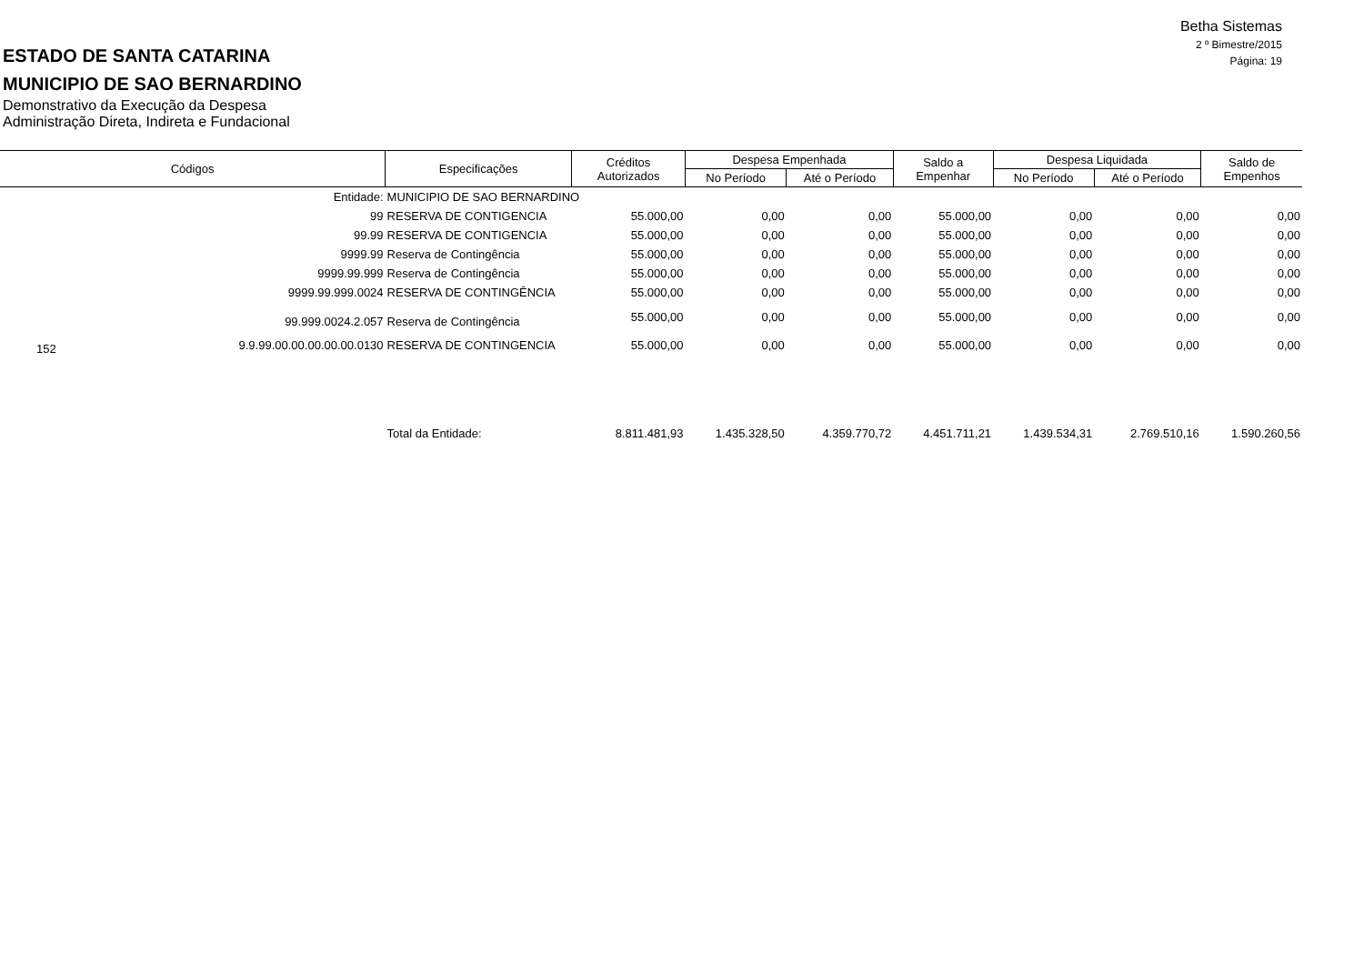Betha Sistemas
2 º Bimestre/2015
Página: 19
ESTADO DE SANTA CATARINA
MUNICIPIO DE SAO BERNARDINO
Demonstrativo da Execução da Despesa
Administração Direta, Indireta e Fundacional
| Códigos | | Especificações | Créditos Autorizados | Despesa Empenhada | | Saldo a Empenhar | Despesa Liquidada | | Saldo de Empenhos |
| --- | --- | --- | --- | --- | --- | --- | --- | --- | --- |
| | | | | No Período | Até o Período | | No Período | Até o Período | |
| Entidade: | | MUNICIPIO DE SAO BERNARDINO | | | | | | | |
| 99 | | RESERVA DE CONTIGENCIA | 55.000,00 | 0,00 | 0,00 | 55.000,00 | 0,00 | 0,00 | 0,00 |
| 99.99 | | RESERVA DE CONTIGENCIA | 55.000,00 | 0,00 | 0,00 | 55.000,00 | 0,00 | 0,00 | 0,00 |
| 9999.99 | | Reserva de Contingência | 55.000,00 | 0,00 | 0,00 | 55.000,00 | 0,00 | 0,00 | 0,00 |
| 9999.99.999 | | Reserva de Contingência | 55.000,00 | 0,00 | 0,00 | 55.000,00 | 0,00 | 0,00 | 0,00 |
| 9999.99.999.0024 | | RESERVA DE CONTINGÊNCIA | 55.000,00 | 0,00 | 0,00 | 55.000,00 | 0,00 | 0,00 | 0,00 |
| 99.999.0024.2.057 | | Reserva de Contingência | 55.000,00 | 0,00 | 0,00 | 55.000,00 | 0,00 | 0,00 | 0,00 |
| 152 | 9.9.99.00.00.00.00.00.0130 | RESERVA DE CONTINGENCIA | 55.000,00 | 0,00 | 0,00 | 55.000,00 | 0,00 | 0,00 | 0,00 |
| | | Total da Entidade: | 8.811.481,93 | 1.435.328,50 | 4.359.770,72 | 4.451.711,21 | 1.439.534,31 | 2.769.510,16 | 1.590.260,56 |